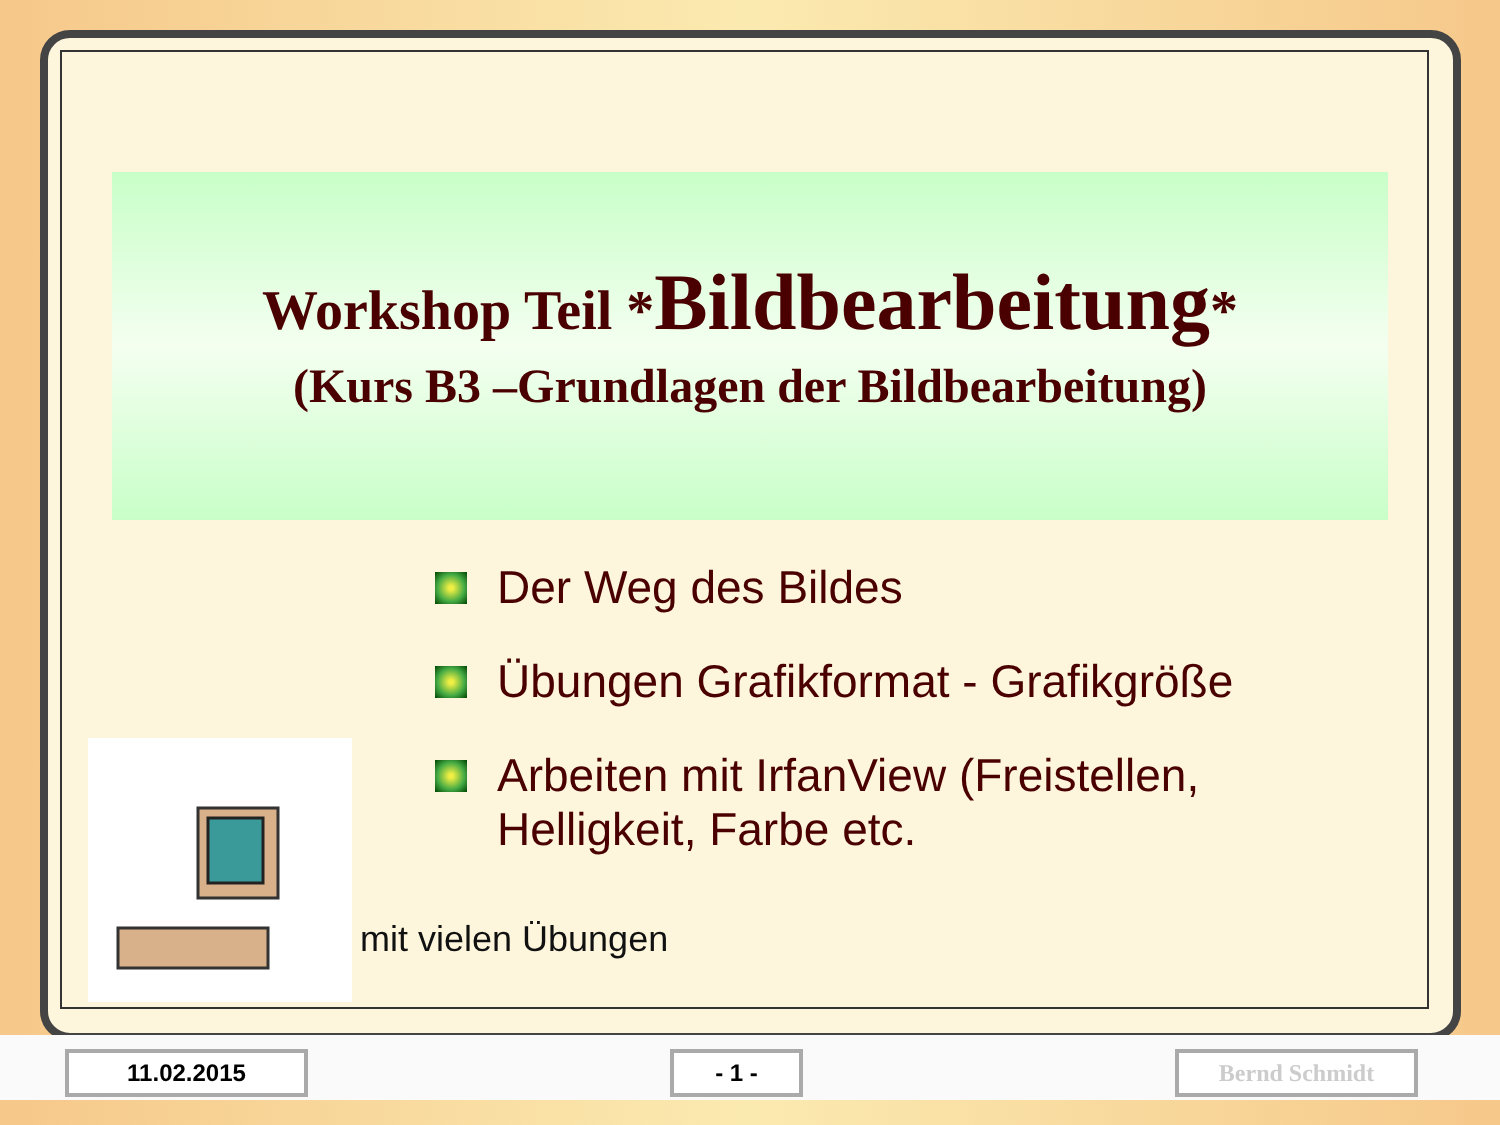Workshop Teil *Bildbearbeitung*
(Kurs B3 –Grundlagen der Bildbearbeitung)
Der Weg des Bildes
Übungen Grafikformat - Grafikgröße
Arbeiten mit IrfanView (Freistellen,
Helligkeit, Farbe etc.
mit vielen Übungen
11.02.2015 - 1 - Bernd Schmidt